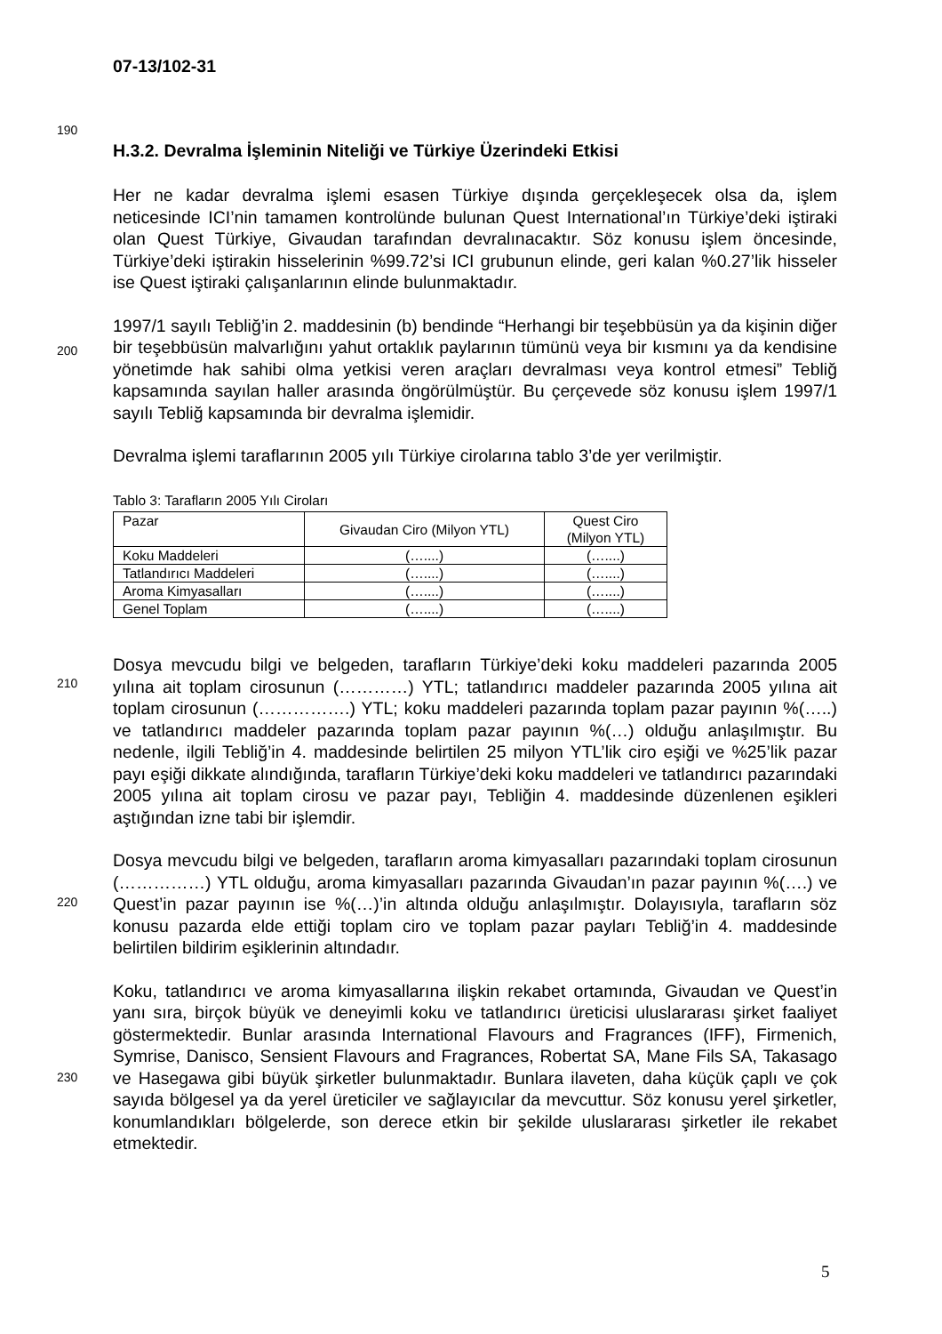190
200
210
220
230
07-13/102-31
H.3.2. Devralma İşleminin Niteliği ve Türkiye Üzerindeki Etkisi
Her ne kadar devralma işlemi esasen Türkiye dışında gerçekleşecek olsa da, işlem neticesinde ICI’nin tamamen kontrolünde bulunan Quest International’ın Türkiye’deki iştiraki olan Quest Türkiye, Givaudan tarafından devralınacaktır. Söz konusu işlem öncesinde, Türkiye’deki iştirakin hisselerinin %99.72’si ICI grubunun elinde, geri kalan %0.27’lik hisseler ise Quest iştiraki çalışanlarının elinde bulunmaktadır.
1997/1 sayılı Tebliğ’in 2. maddesinin (b) bendinde “Herhangi bir teşebbüsün ya da kişinin diğer bir teşebbüsün malvarlığını yahut ortaklık paylarının tümünü veya bir kısmını ya da kendisine yönetimde hak sahibi olma yetkisi veren araçları devralması veya kontrol etmesi” Tebliğ kapsamında sayılan haller arasında öngörülmüştür. Bu çerçevede söz konusu işlem 1997/1 sayılı Tebliğ kapsamında bir devralma işlemidir.
Devralma işlemi taraflarının 2005 yılı Türkiye cirolarına tablo 3’de yer verilmiştir.
Tablo 3: Tarafların 2005 Yılı Ciroları
| Pazar | Givaudan Ciro (Milyon YTL) | Quest Ciro (Milyon YTL) |
| Koku Maddeleri | (…....) | (…....) |
| Tatlandırıcı Maddeleri | (…....) | (…....) |
| Aroma Kimyasalları | (…....) | (…....) |
| Genel Toplam | (…....) | (…....) |
Dosya mevcudu bilgi ve belgeden, tarafların Türkiye’deki koku maddeleri pazarında 2005 yılına ait toplam cirosunun (…………) YTL; tatlandırıcı maddeler pazarında 2005 yılına ait toplam cirosunun (…………….) YTL; koku maddeleri pazarında toplam pazar payının %(…..) ve tatlandırıcı maddeler pazarında toplam pazar payının %(…) olduğu anlaşılmıştır. Bu nedenle, ilgili Tebliğ’in 4. maddesinde belirtilen 25 milyon YTL’lik ciro eşiği ve %25’lik pazar payı eşiği dikkate alındığında, tarafların Türkiye’deki koku maddeleri ve tatlandırıcı pazarındaki 2005 yılına ait toplam cirosu ve pazar payı, Tebliğin 4. maddesinde düzenlenen eşikleri aştığından izne tabi bir işlemdir.
Dosya mevcudu bilgi ve belgeden, tarafların aroma kimyasalları pazarındaki toplam cirosunun (……………) YTL olduğu, aroma kimyasalları pazarında Givaudan’ın pazar payının %(….) ve Quest’in pazar payının ise %(…)’in altında olduğu anlaşılmıştır. Dolayısıyla, tarafların söz konusu pazarda elde ettiği toplam ciro ve toplam pazar payları Tebliğ’in 4. maddesinde belirtilen bildirim eşiklerinin altındadır.
Koku, tatlandırıcı ve aroma kimyasallarına ilişkin rekabet ortamında, Givaudan ve Quest’in yanı sıra, birçok büyük ve deneyimli koku ve tatlandırıcı üreticisi uluslararası şirket faaliyet göstermektedir. Bunlar arasında International Flavours and Fragrances (IFF), Firmenich, Symrise, Danisco, Sensient Flavours and Fragrances, Robertat SA, Mane Fils SA, Takasago ve Hasegawa gibi büyük şirketler bulunmaktadır. Bunlara ilaveten, daha küçük çaplı ve çok sayıda bölgesel ya da yerel üreticiler ve sağlayıcılar da mevcuttur. Söz konusu yerel şirketler, konumlandıkları bölgelerde, son derece etkin bir şekilde uluslararası şirketler ile rekabet etmektedir.
5